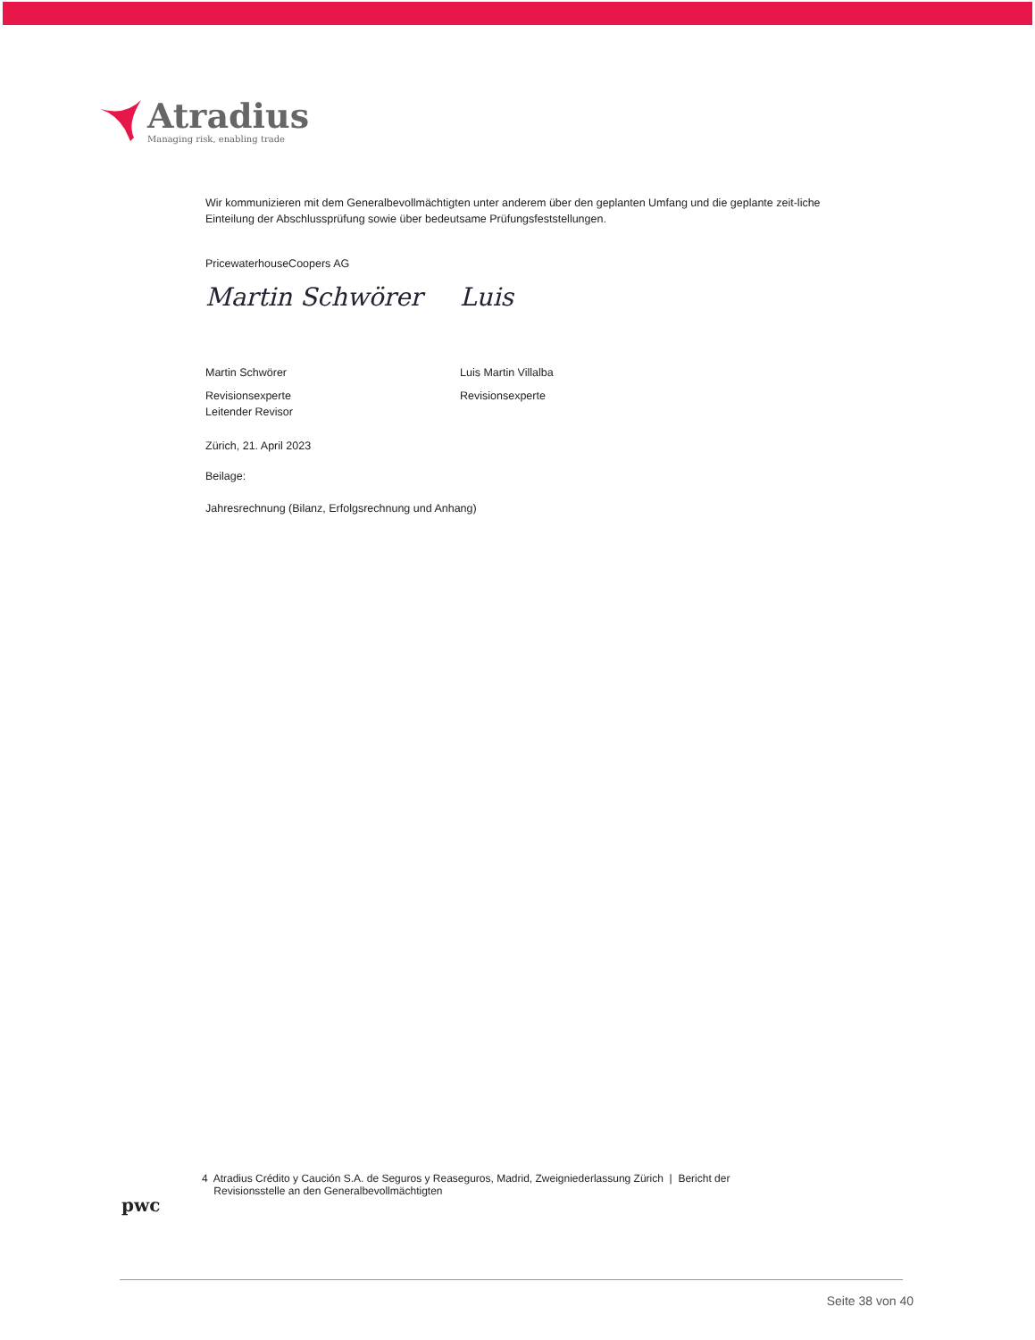Atradius
Managing risk, enabling trade
Wir kommunizieren mit dem Generalbevollmächtigten unter anderem über den geplanten Umfang und die geplante zeit-liche Einteilung der Abschlussprüfung sowie über bedeutsame Prüfungsfeststellungen.
PricewaterhouseCoopers AG
Martin Schwörer
Martin Schwörer
Revisionsexperte
Leitender Revisor
Luis
Luis Martin Villalba
Revisionsexperte
Zürich, 21. April 2023
Beilage:
Jahresrechnung (Bilanz, Erfolgsrechnung und Anhang)
pwc
4 Atradius Crédito y Caución S.A. de Seguros y Reaseguros, Madrid, Zweigniederlassung Zürich | Bericht der
Revisionsstelle an den Generalbevollmächtigten
Seite 38 von 40